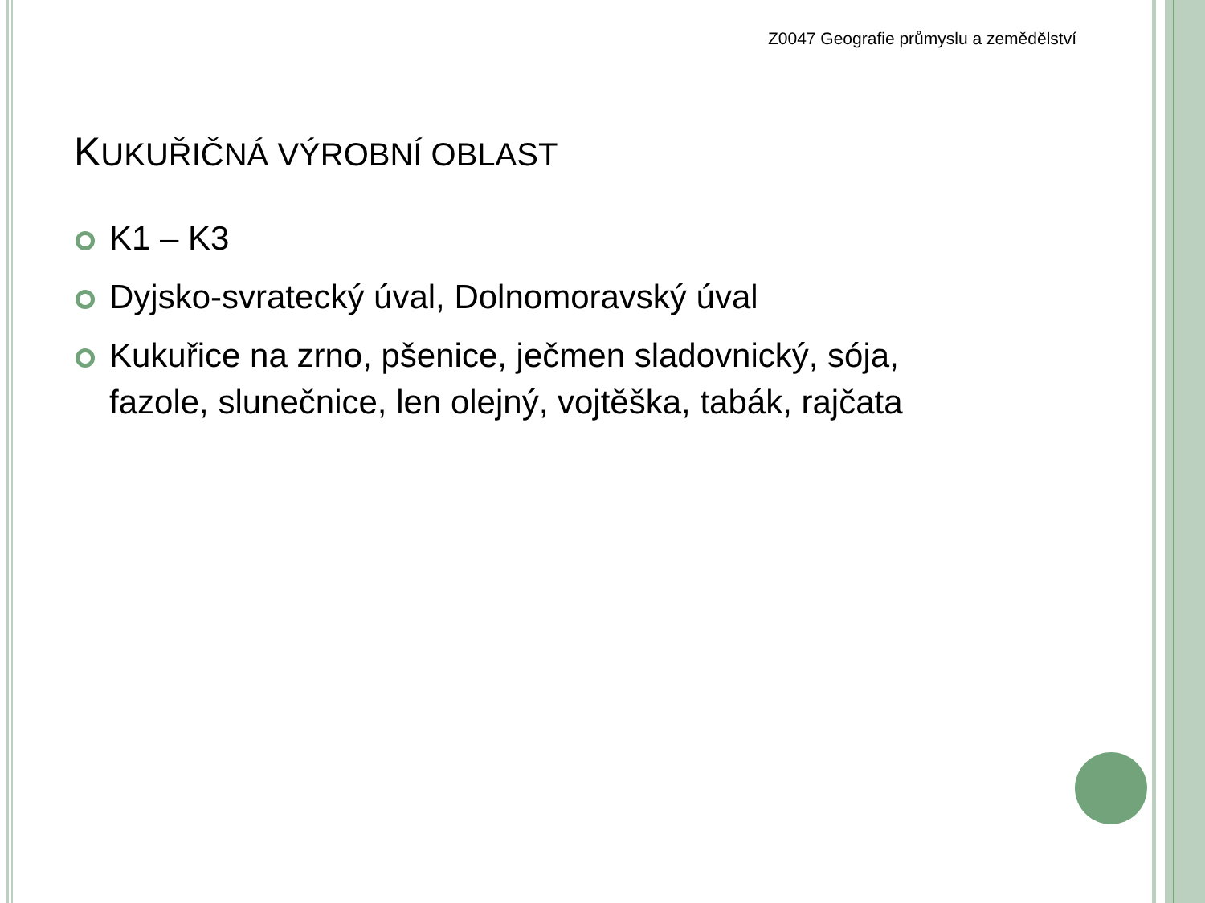Z0047 Geografie průmyslu a zemědělství
KUKUŘIČNÁ VÝROBNÍ OBLAST
K1 – K3
Dyjsko-svratecký úval, Dolnomoravský úval
Kukuřice na zrno, pšenice, ječmen sladovnický, sója, fazole, slunečnice, len olejný, vojtěška, tabák, rajčata